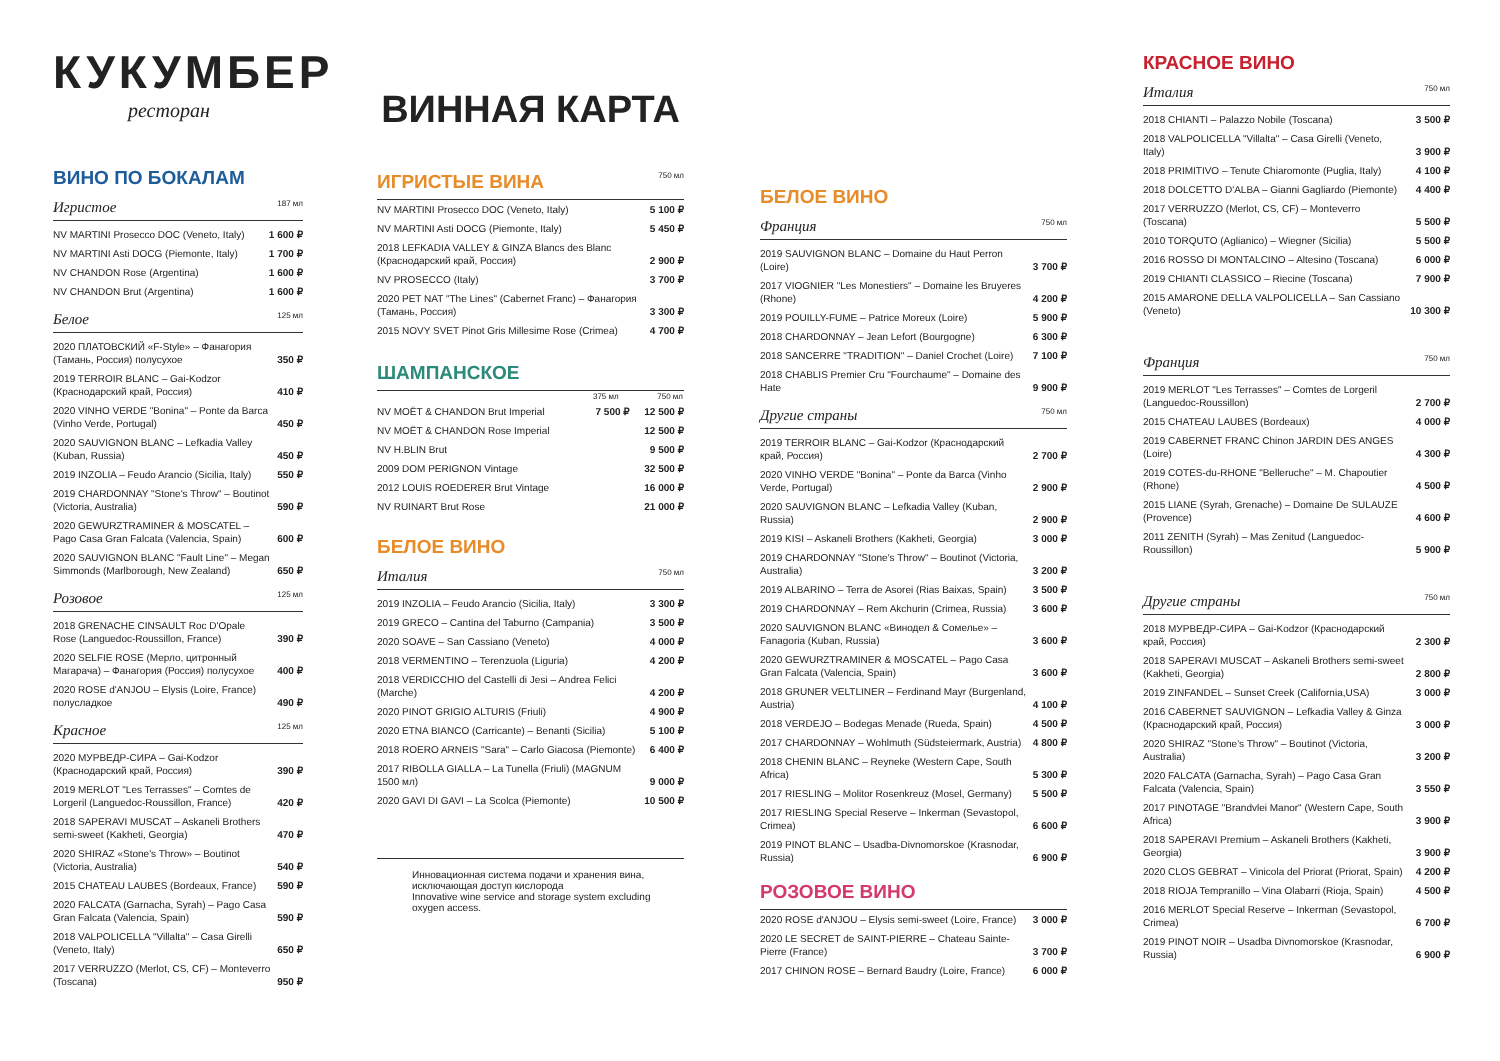КУКУМБЕР
ресторан
ВИНО ПО БОКАЛАМ
Игристое 187 мл
| NV MARTINI Prosecco DOC (Veneto, Italy) | 1 600 ₽ |
| NV MARTINI Asti DOCG (Piemonte, Italy) | 1 700 ₽ |
| NV CHANDON Rose (Argentina) | 1 600 ₽ |
| NV CHANDON Brut (Argentina) | 1 600 ₽ |
Белое 125 мл
| 2020 ПЛАТОВСКИЙ «F-Style» – Фанагория (Тамань, Россия) полусухое | 350 ₽ |
| 2019 TERROIR BLANC – Gai-Kodzor (Краснодарский край, Россия) | 410 ₽ |
| 2020 VINHO VERDE "Bonina" – Ponte da Barca (Vinho Verde, Portugal) | 450 ₽ |
| 2020 SAUVIGNON BLANC – Lefkadia Valley (Kuban, Russia) | 450 ₽ |
| 2019 INZOLIA – Feudo Arancio (Sicilia, Italy) | 550 ₽ |
| 2019 CHARDONNAY "Stone's Throw" – Boutinot (Victoria, Australia) | 590 ₽ |
| 2020 GEWURZTRAMINER & MOSCATEL – Pago Casa Gran Falcata (Valencia, Spain) | 600 ₽ |
| 2020 SAUVIGNON BLANC "Fault Line" – Megan Simmonds (Marlborough, New Zealand) | 650 ₽ |
Розовое 125 мл
| 2018 GRENACHE CINSAULT Roc D'Opale Rose (Languedoc-Roussillon, France) | 390 ₽ |
| 2020 SELFIE ROSE (Мерло, цитронный Магарача) – Фанагория (Россия) полусухое | 400 ₽ |
| 2020 ROSE d'ANJOU – Elysis (Loire, France) полусладкое | 490 ₽ |
Красное 125 мл
| 2020 МУРВЕДР-СИРА – Gai-Kodzor (Краснодарский край, Россия) | 390 ₽ |
| 2019 MERLOT "Les Terrasses" – Comtes de Lorgeril (Languedoc-Roussillon, France) | 420 ₽ |
| 2018 SAPERAVI MUSCAT – Askaneli Brothers semi-sweet (Kakheti, Georgia) | 470 ₽ |
| 2020 SHIRAZ «Stone's Throw» – Boutinot (Victoria, Australia) | 540 ₽ |
| 2015 CHATEAU LAUBES (Bordeaux, France) | 590 ₽ |
| 2020 FALCATA (Garnacha, Syrah) – Pago Casa Gran Falcata (Valencia, Spain) | 590 ₽ |
| 2018 VALPOLICELLA "Villalta" – Casa Girelli (Veneto, Italy) | 650 ₽ |
| 2017 VERRUZZO (Merlot, CS, CF) – Monteverro (Toscana) | 950 ₽ |
ВИННАЯ КАРТА
ИГРИСТЫЕ ВИНА 750 мл
| NV MARTINI Prosecco DOC (Veneto, Italy) | 5 100 ₽ |
| NV MARTINI Asti DOCG (Piemonte, Italy) | 5 450 ₽ |
| 2018 LEFKADIA VALLEY & GINZA Blancs des Blanc (Краснодарский край, Россия) | 2 900 ₽ |
| NV PROSECCO (Italy) | 3 700 ₽ |
| 2020 PET NAT "The Lines" (Cabernet Franc) – Фанагория (Тамань, Россия) | 3 300 ₽ |
| 2015 NOVY SVET Pinot Gris Millesime Rose (Crimea) | 4 700 ₽ |
ШАМПАНСКОЕ
| | 375 мл | 750 мл |
| --- | --- | --- |
| NV MOËT & CHANDON Brut Imperial | 7 500 ₽ | 12 500 ₽ |
| NV MOËT & CHANDON Rose Imperial | | 12 500 ₽ |
| NV H.BLIN Brut | | 9 500 ₽ |
| 2009 DOM PERIGNON Vintage | | 32 500 ₽ |
| 2012 LOUIS ROEDERER Brut Vintage | | 16 000 ₽ |
| NV RUINART Brut Rose | | 21 000 ₽ |
БЕЛОЕ ВИНО
Италия 750 мл
| 2019 INZOLIA – Feudo Arancio (Sicilia, Italy) | 3 300 ₽ |
| 2019 GRECO – Cantina del Taburno (Campania) | 3 500 ₽ |
| 2020 SOAVE – San Cassiano (Veneto) | 4 000 ₽ |
| 2018 VERMENTINO – Terenzuola (Liguria) | 4 200 ₽ |
| 2018 VERDICCHIO del Castelli di Jesi – Andrea Felici (Marche) | 4 200 ₽ |
| 2020 PINOT GRIGIO ALTURIS (Friuli) | 4 900 ₽ |
| 2020 ETNA BIANCO (Carricante) – Benanti (Sicilia) | 5 100 ₽ |
| 2018 ROERO ARNEIS "Sara" – Carlo Giacosa (Piemonte) | 6 400 ₽ |
| 2017 RIBOLLA GIALLA – La Tunella (Friuli) (MAGNUM 1500 мл) | 9 000 ₽ |
| 2020 GAVI DI GAVI – La Scolca (Piemonte) | 10 500 ₽ |
Инновационная система подачи и хранения вина, исключающая доступ кислорода
Innovative wine service and storage system excluding oxygen access.
БЕЛОЕ ВИНО
Франция 750 мл
| 2019 SAUVIGNON BLANC – Domaine du Haut Perron (Loire) | 3 700 ₽ |
| 2017 VIOGNIER "Les Monestiers" – Domaine les Bruyeres (Rhone) | 4 200 ₽ |
| 2019 POUILLY-FUME – Patrice Moreux (Loire) | 5 900 ₽ |
| 2018 CHARDONNAY – Jean Lefort (Bourgogne) | 6 300 ₽ |
| 2018 SANCERRE "TRADITION" – Daniel Crochet (Loire) | 7 100 ₽ |
| 2018 CHABLIS Premier Cru "Fourchaume" – Domaine des Hate | 9 900 ₽ |
Другие страны 750 мл
| 2019 TERROIR BLANC – Gai-Kodzor (Краснодарский край, Россия) | 2 700 ₽ |
| 2020 VINHO VERDE "Bonina" – Ponte da Barca (Vinho Verde, Portugal) | 2 900 ₽ |
| 2020 SAUVIGNON BLANC – Lefkadia Valley (Kuban, Russia) | 2 900 ₽ |
| 2019 KISI – Askaneli Brothers (Kakheti, Georgia) | 3 000 ₽ |
| 2019 CHARDONNAY "Stone's Throw" – Boutinot (Victoria, Australia) | 3 200 ₽ |
| 2019 ALBARINO – Terra de Asorei (Rias Baixas, Spain) | 3 500 ₽ |
| 2019 CHARDONNAY – Rem Akchurin (Crimea, Russia) | 3 600 ₽ |
| 2020 SAUVIGNON BLANC «Винодел & Сомелье» – Fanagoria (Kuban, Russia) | 3 600 ₽ |
| 2020 GEWURZTRAMINER & MOSCATEL – Pago Casa Gran Falcata (Valencia, Spain) | 3 600 ₽ |
| 2018 GRUNER VELTLINER – Ferdinand Mayr (Burgenland, Austria) | 4 100 ₽ |
| 2018 VERDEJO – Bodegas Menade (Rueda, Spain) | 4 500 ₽ |
| 2017 CHARDONNAY – Wohlmuth (Südsteiermark, Austria) | 4 800 ₽ |
| 2018 CHENIN BLANC – Reyneke (Western Cape, South Africa) | 5 300 ₽ |
| 2017 RIESLING – Molitor Rosenkreuz (Mosel, Germany) | 5 500 ₽ |
| 2017 RIESLING Special Reserve – Inkerman (Sevastopol, Crimea) | 6 600 ₽ |
| 2019 PINOT BLANC – Usadba-Divnomorskoe (Krasnodar, Russia) | 6 900 ₽ |
РОЗОВОЕ ВИНО
| 2020 ROSE d'ANJOU – Elysis semi-sweet (Loire, France) | 3 000 ₽ |
| 2020 LE SECRET de SAINT-PIERRE – Chateau Sainte-Pierre (France) | 3 700 ₽ |
| 2017 CHINON ROSE – Bernard Baudry (Loire, France) | 6 000 ₽ |
КРАСНОЕ ВИНО
Италия 750 мл
| 2018 CHIANTI – Palazzo Nobile (Toscana) | 3 500 ₽ |
| 2018 VALPOLICELLA "Villalta" – Casa Girelli (Veneto, Italy) | 3 900 ₽ |
| 2018 PRIMITIVO – Tenute Chiaromonte (Puglia, Italy) | 4 100 ₽ |
| 2018 DOLCETTO D'ALBA – Gianni Gagliardo (Piemonte) | 4 400 ₽ |
| 2017 VERRUZZO (Merlot, CS, CF) – Monteverro (Toscana) | 5 500 ₽ |
| 2010 TORQUTO (Aglianico) – Wiegner (Sicilia) | 5 500 ₽ |
| 2016 ROSSO DI MONTALCINO – Altesino (Toscana) | 6 000 ₽ |
| 2019 CHIANTI CLASSICO – Riecine (Toscana) | 7 900 ₽ |
| 2015 AMARONE DELLA VALPOLICELLA – San Cassiano (Veneto) | 10 300 ₽ |
Франция 750 мл
| 2019 MERLOT "Les Terrasses" – Comtes de Lorgeril (Languedoc-Roussillon) | 2 700 ₽ |
| 2015 CHATEAU LAUBES (Bordeaux) | 4 000 ₽ |
| 2019 CABERNET FRANC Chinon JARDIN DES ANGES (Loire) | 4 300 ₽ |
| 2019 COTES-du-RHONE "Belleruche" – M. Chapoutier (Rhone) | 4 500 ₽ |
| 2015 LIANE (Syrah, Grenache) – Domaine De SULAUZE (Provence) | 4 600 ₽ |
| 2011 ZENITH (Syrah) – Mas Zenitud (Languedoc-Roussillon) | 5 900 ₽ |
Другие страны 750 мл
| 2018 МУРВЕДР-СИРА – Gai-Kodzor (Краснодарский край, Россия) | 2 300 ₽ |
| 2018 SAPERAVI MUSCAT – Askaneli Brothers semi-sweet (Kakheti, Georgia) | 2 800 ₽ |
| 2019 ZINFANDEL – Sunset Creek (California,USA) | 3 000 ₽ |
| 2016 CABERNET SAUVIGNON – Lefkadia Valley & Ginza (Краснодарский край, Россия) | 3 000 ₽ |
| 2020 SHIRAZ "Stone's Throw" – Boutinot (Victoria, Australia) | 3 200 ₽ |
| 2020 FALCATA (Garnacha, Syrah) – Pago Casa Gran Falcata (Valencia, Spain) | 3 550 ₽ |
| 2017 PINOTAGE "Brandvlei Manor" (Western Cape, South Africa) | 3 900 ₽ |
| 2018 SAPERAVI Premium – Askaneli Brothers (Kakheti, Georgia) | 3 900 ₽ |
| 2020 CLOS GEBRAT – Vinicola del Priorat (Priorat, Spain) | 4 200 ₽ |
| 2018 RIOJA Tempranillo – Vina Olabarri (Rioja, Spain) | 4 500 ₽ |
| 2016 MERLOT Special Reserve – Inkerman (Sevastopol, Crimea) | 6 700 ₽ |
| 2019 PINOT NOIR – Usadba Divnomorskoe (Krasnodar, Russia) | 6 900 ₽ |